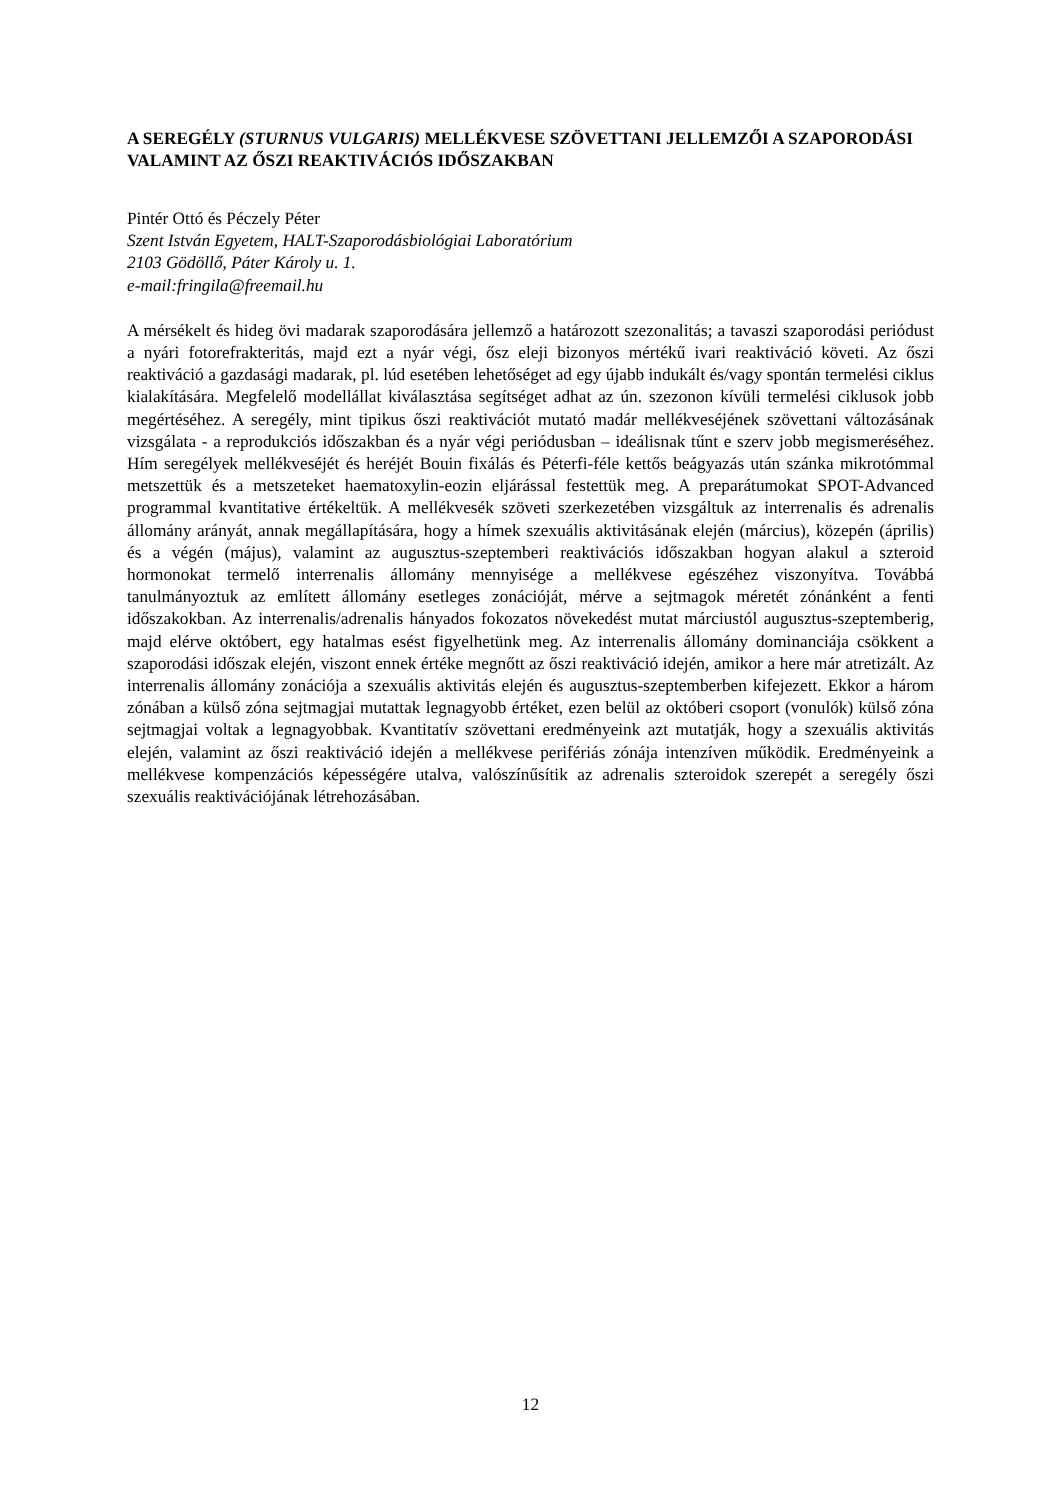A SEREGÉLY (STURNUS VULGARIS) MELLÉKVESE SZÖVETTANI JELLEMZŐI A SZAPORODÁSI VALAMINT AZ ŐSZI REAKTIVÁCIÓS IDŐSZAKBAN
Pintér Ottó és Péczely Péter
Szent István Egyetem, HALT-Szaporodásbiológiai Laboratórium
2103 Gödöllő, Páter Károly u. 1.
e-mail:fringila@freemail.hu
A mérsékelt és hideg övi madarak szaporodására jellemző a határozott szezonalitás; a tavaszi szaporodási periódust a nyári fotorefrakteritás, majd ezt a nyár végi, ősz eleji bizonyos mértékű ivari reaktiváció követi. Az őszi reaktiváció a gazdasági madarak, pl. lúd esetében lehetőséget ad egy újabb indukált és/vagy spontán termelési ciklus kialakítására. Megfelelő modellállat kiválasztása segítséget adhat az ún. szezonon kívüli termelési ciklusok jobb megértéséhez. A seregély, mint tipikus őszi reaktivációt mutató madár mellékveséjének szövettani változásának vizsgálata - a reprodukciós időszakban és a nyár végi periódusban – ideálisnak tűnt e szerv jobb megismeréséhez. Hím seregélyek mellékveséjét és heréjét Bouin fixálás és Péterfi-féle kettős beágyazás után szánka mikrotómmal metszettük és a metszeteket haematoxylin-eozin eljárással festettük meg. A preparátumokat SPOT-Advanced programmal kvantitative értékeltük. A mellékvesék szöveti szerkezetében vizsgáltuk az interrenalis és adrenalis állomány arányát, annak megállapítására, hogy a hímek szexuális aktivitásának elején (március), közepén (április) és a végén (május), valamint az augusztus-szeptemberi reaktivációs időszakban hogyan alakul a szteroid hormonokat termelő interrenalis állomány mennyisége a mellékvese egészéhez viszonyítva. Továbbá tanulmányoztuk az említett állomány esetleges zonációját, mérve a sejtmagok méretét zónánként a fenti időszakokban. Az interrenalis/adrenalis hányados fokozatos növekedést mutat márciustól augusztus-szeptemberig, majd elérve októbert, egy hatalmas esést figyelhetünk meg. Az interrenalis állomány dominanciája csökkent a szaporodási időszak elején, viszont ennek értéke megnőtt az őszi reaktiváció idején, amikor a here már atretizált. Az interrenalis állomány zonációja a szexuális aktivitás elején és augusztus-szeptemberben kifejezett. Ekkor a három zónában a külső zóna sejtmagjai mutattak legnagyobb értéket, ezen belül az októberi csoport (vonulók) külső zóna sejtmagjai voltak a legnagyobbak. Kvantitatív szövettani eredményeink azt mutatják, hogy a szexuális aktivitás elején, valamint az őszi reaktiváció idején a mellékvese perifériás zónája intenzíven működik. Eredményeink a mellékvese kompenzációs képességére utalva, valószínűsítik az adrenalis szteroidok szerepét a seregély őszi szexuális reaktivációjának létrehozásában.
12